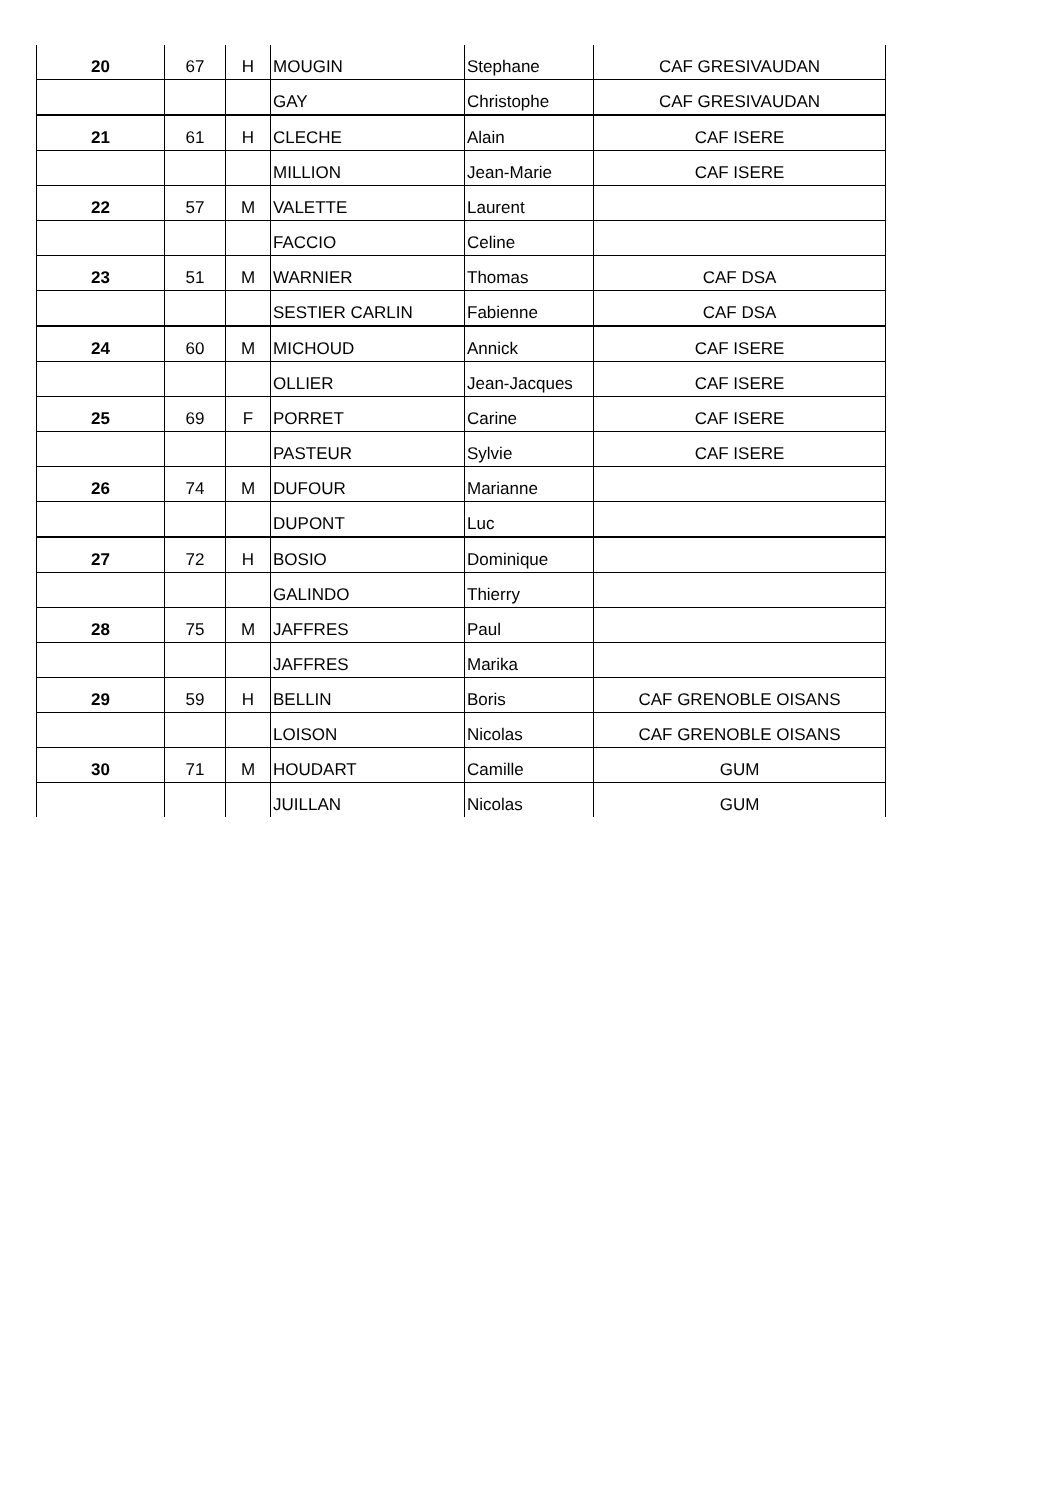| 20 | 67 | H | MOUGIN | Stephane | CAF GRESIVAUDAN |
| | | | GAY | Christophe | CAF GRESIVAUDAN |
| 21 | 61 | H | CLECHE | Alain | CAF ISERE |
| | | | MILLION | Jean-Marie | CAF ISERE |
| 22 | 57 | M | VALETTE | Laurent | |
| | | | FACCIO | Celine | |
| 23 | 51 | M | WARNIER | Thomas | CAF DSA |
| | | | SESTIER CARLIN | Fabienne | CAF DSA |
| 24 | 60 | M | MICHOUD | Annick | CAF ISERE |
| | | | OLLIER | Jean-Jacques | CAF ISERE |
| 25 | 69 | F | PORRET | Carine | CAF ISERE |
| | | | PASTEUR | Sylvie | CAF ISERE |
| 26 | 74 | M | DUFOUR | Marianne | |
| | | | DUPONT | Luc | |
| 27 | 72 | H | BOSIO | Dominique | |
| | | | GALINDO | Thierry | |
| 28 | 75 | M | JAFFRES | Paul | |
| | | | JAFFRES | Marika | |
| 29 | 59 | H | BELLIN | Boris | CAF GRENOBLE OISANS |
| | | | LOISON | Nicolas | CAF GRENOBLE OISANS |
| 30 | 71 | M | HOUDART | Camille | GUM |
| | | | JUILLAN | Nicolas | GUM |